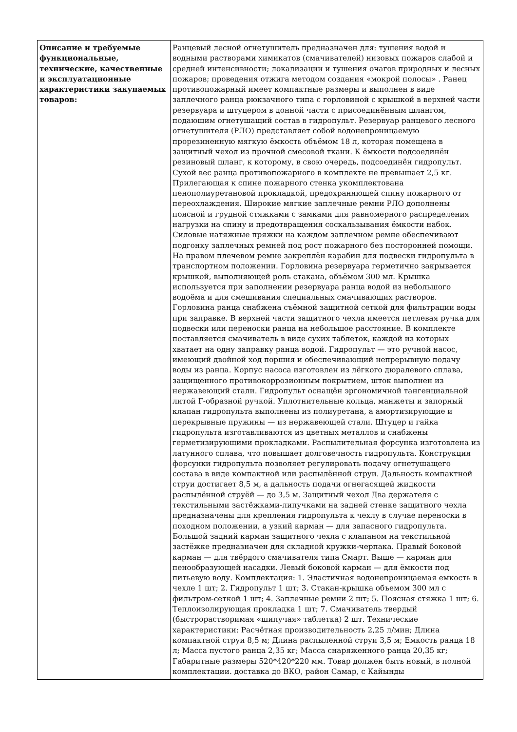| Описание и требуемые функциональные, технические, качественные и эксплуатационные характеристики закупаемых товаров: | Ранцевый лесной огнетушитель предназначен для: тушения водой и водными растворами химикатов (смачивателей) низовых пожаров слабой и средней интенсивности; локализации и тушения очагов природных и лесных пожаров; проведения отжига методом создания «мокрой полосы» . Ранец противопожарный имеет компактные размеры и выполнен в виде заплечного ранца рюкзачного типа с горловиной с крышкой в верхней части резервуара и штуцером в донной части с присоединённым шлангом, подающим огнетушащий состав в гидропульт. Резервуар ранцевого лесного огнетушителя (РЛО) представляет собой водонепроницаемую прорезиненную мягкую ёмкость объёмом 18 л, которая помещена в защитный чехол из прочной смесовой ткани. К ёмкости подсоединён резиновый шланг, к которому, в свою очередь, подсоединён гидропульт. Сухой вес ранца противопожарного в комплекте не превышает 2,5 кг. Прилегающая к спине пожарного стенка укомплектована пенополиуретановой прокладкой, предохраняющей спину пожарного от переохлаждения. Широкие мягкие заплечные ремни РЛО дополнены поясной и грудной стяжками с замками для равномерного распределения нагрузки на спину и предотвращения соскальзывания ёмкости набок. Силовые натяжные пряжки на каждом заплечном ремне обеспечивают подгонку заплечных ремней под рост пожарного без посторонней помощи. На правом плечевом ремне закреплён карабин для подвески гидропульта в транспортном положении. Горловина резервуара герметично закрывается крышкой, выполняющей роль стакана, объёмом 300 мл. Крышка используется при заполнении резервуара ранца водой из небольшого водоёма и для смешивания специальных смачивающих растворов. Горловина ранца снабжена съёмной защитной сеткой для фильтрации воды при заправке. В верхней части защитного чехла имеется петлевая ручка для подвески или переноски ранца на небольшое расстояние. В комплекте поставляется смачиватель в виде сухих таблеток, каждой из которых хватает на одну заправку ранца водой. Гидропульт — это ручной насос, имеющий двойной ход поршня и обеспечивающий непрерывную подачу воды из ранца. Корпус насоса изготовлен из лёгкого дюралевого сплава, защищенного противокоррозионным покрытием, шток выполнен из нержавеющий стали. Гидропульт оснащён эргономичной тангенциальной литой Г-образной ручкой. Уплотнительные кольца, манжеты и запорный клапан гидропульта выполнены из полиуретана, а амортизирующие и перекрывные пружины — из нержавеющей стали. Штуцер и гайка гидропульта изготавливаются из цветных металлов и снабжены герметизирующими прокладками. Распылительная форсунка изготовлена из латунного сплава, что повышает долговечность гидропульта. Конструкция форсунки гидропульта позволяет регулировать подачу огнетушащего состава в виде компактной или распылённой струи. Дальность компактной струи достигает 8,5 м, а дальность подачи огнегасящей жидкости распылённой струёй — до 3,5 м. Защитный чехол Два держателя с текстильными застёжками-липучками на задней стенке защитного чехла предназначены для крепления гидропульта к чехлу в случае переноски в походном положении, а узкий карман — для запасного гидропульта. Большой задний карман защитного чехла с клапаном на текстильной застёжке предназначен для складной кружки-черпака. Правый боковой карман — для твёрдого смачивателя типа Смарт. Выше — карман для пенообразующей насадки. Левый боковой карман — для ёмкости под питьевую воду. Комплектация: 1. Эластичная водонепроницаемая емкость в чехле 1 шт; 2. Гидропульт 1 шт; 3. Стакан-крышка объемом 300 мл с фильтром-сеткой 1 шт; 4. Заплечные ремни 2 шт; 5. Поясная стяжка 1 шт; 6. Теплоизолирующая прокладка 1 шт; 7. Смачиватель твердый (быстрорастворимая «шипучая» таблетка) 2 шт. Технические характеристики: Расчётная производительность 2,25 л/мин; Длина компактной струи 8,5 м; Длина распыленной струи 3,5 м; Емкость ранца 18 л; Масса пустого ранца 2,35 кг; Масса снаряженного ранца 20,35 кг; Габаритные размеры 520*420*220 мм. Товар должен быть новый, в полной комплектации. доставка до ВКО, район Самар, с Кайынды |